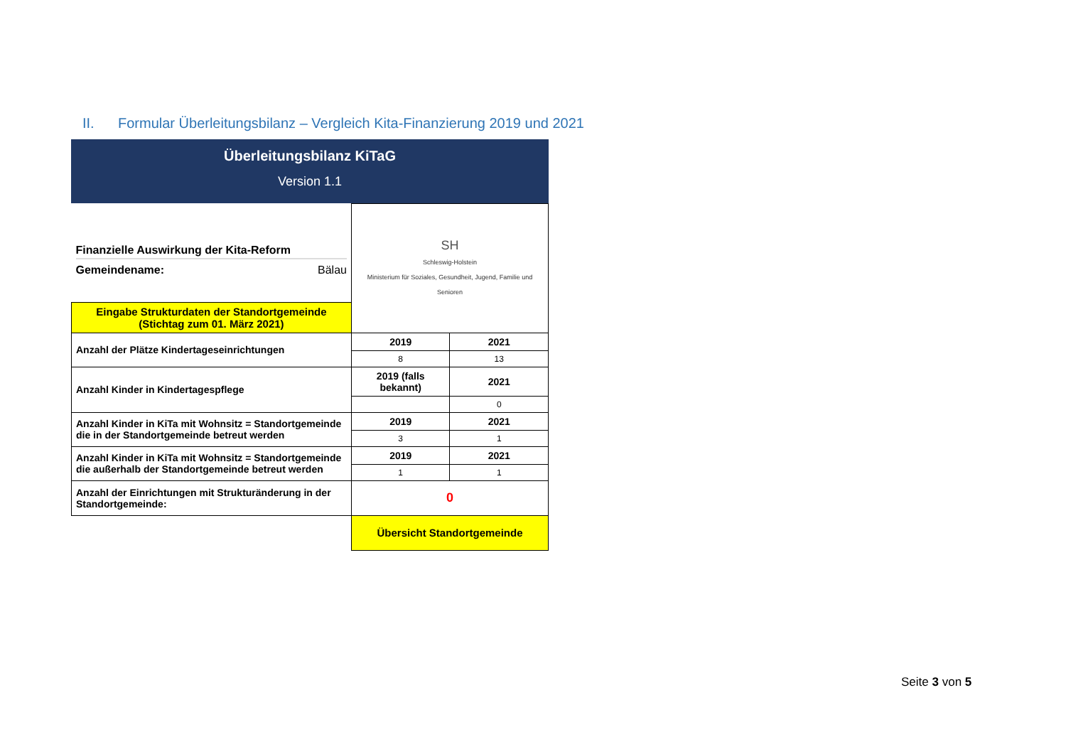II. Formular Überleitungsbilanz – Vergleich Kita-Finanzierung 2019 und 2021
Überleitungsbilanz KiTaG
Version 1.1
| Finanzielle Auswirkung der Kita-Reform Gemeindename: Bälau | SH Schleswig-Holstein Ministerium für Soziales, Gesundheit, Jugend, Familie und Senioren | |
| Eingabe Strukturdaten der Standortgemeinde (Stichtag zum 01. März 2021) | | |
| Anzahl der Plätze Kindertageseinrichtungen | 2019 | 2021 |
| | 8 | 13 |
| Anzahl Kinder in Kindertagespflege | 2019 (falls bekannt) | 2021 |
| | | 0 |
| Anzahl Kinder in KiTa mit Wohnsitz = Standortgemeinde die in der Standortgemeinde betreut werden | 2019 | 2021 |
| | 3 | 1 |
| Anzahl Kinder in KiTa mit Wohnsitz = Standortgemeinde die außerhalb der Standortgemeinde betreut werden | 2019 | 2021 |
| | 1 | 1 |
| Anzahl der Einrichtungen mit Strukturänderung in der Standortgemeinde: | 0 | |
| | Übersicht Standortgemeinde | |
Seite 3 von 5